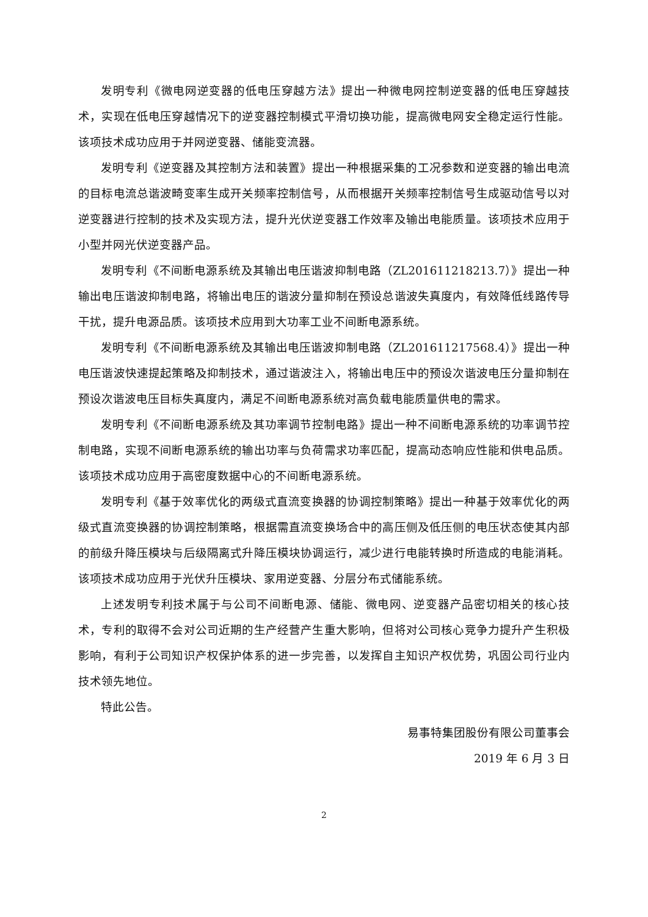发明专利《微电网逆变器的低电压穿越方法》提出一种微电网控制逆变器的低电压穿越技术，实现在低电压穿越情况下的逆变器控制模式平滑切换功能，提高微电网安全稳定运行性能。该项技术成功应用于并网逆变器、储能变流器。
发明专利《逆变器及其控制方法和装置》提出一种根据采集的工况参数和逆变器的输出电流的目标电流总谐波畸变率生成开关频率控制信号，从而根据开关频率控制信号生成驱动信号以对逆变器进行控制的技术及实现方法，提升光伏逆变器工作效率及输出电能质量。该项技术应用于小型并网光伏逆变器产品。
发明专利《不间断电源系统及其输出电压谐波抑制电路（ZL201611218213.7）》提出一种输出电压谐波抑制电路，将输出电压的谐波分量抑制在预设总谐波失真度内，有效降低线路传导干扰，提升电源品质。该项技术应用到大功率工业不间断电源系统。
发明专利《不间断电源系统及其输出电压谐波抑制电路（ZL201611217568.4）》提出一种电压谐波快速提起策略及抑制技术，通过谐波注入，将输出电压中的预设次谐波电压分量抑制在预设次谐波电压目标失真度内，满足不间断电源系统对高负载电能质量供电的需求。
发明专利《不间断电源系统及其功率调节控制电路》提出一种不间断电源系统的功率调节控制电路，实现不间断电源系统的输出功率与负荷需求功率匹配，提高动态响应性能和供电品质。该项技术成功应用于高密度数据中心的不间断电源系统。
发明专利《基于效率优化的两级式直流变换器的协调控制策略》提出一种基于效率优化的两级式直流变换器的协调控制策略，根据需直流变换场合中的高压侧及低压侧的电压状态使其内部的前级升降压模块与后级隔离式升降压模块协调运行，减少进行电能转换时所造成的电能消耗。该项技术成功应用于光伏升压模块、家用逆变器、分层分布式储能系统。
上述发明专利技术属于与公司不间断电源、储能、微电网、逆变器产品密切相关的核心技术，专利的取得不会对公司近期的生产经营产生重大影响，但将对公司核心竞争力提升产生积极影响，有利于公司知识产权保护体系的进一步完善，以发挥自主知识产权优势，巩固公司行业内技术领先地位。
特此公告。
易事特集团股份有限公司董事会
2019 年 6 月 3 日
2